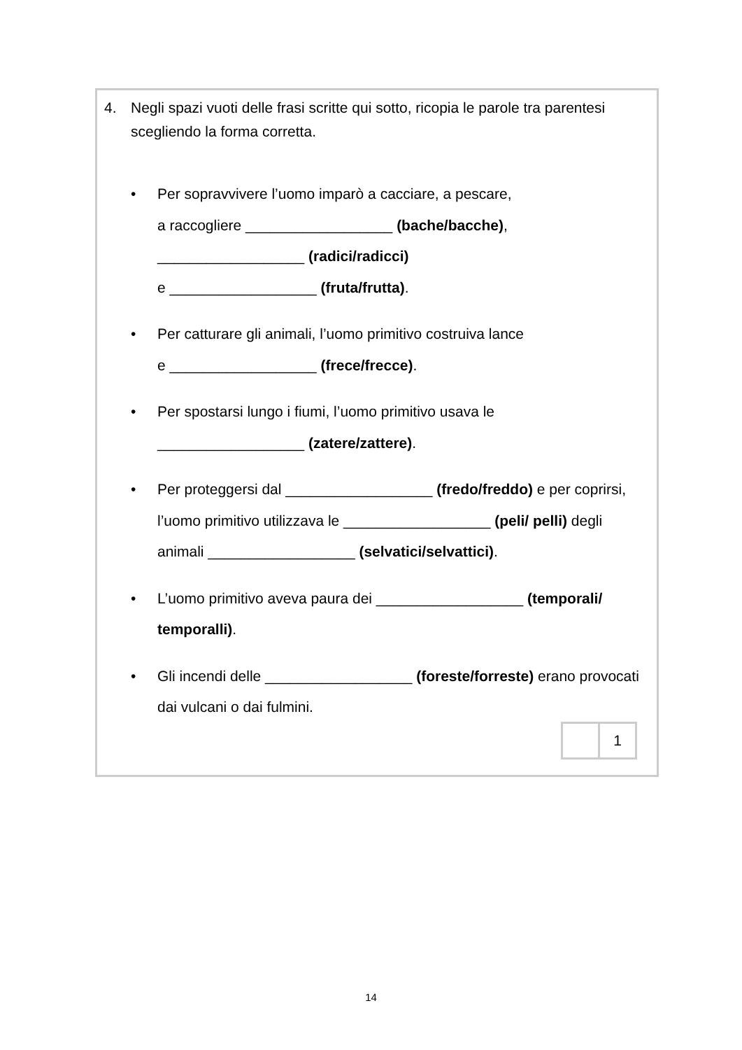4. Negli spazi vuoti delle frasi scritte qui sotto, ricopia le parole tra parentesi scegliendo la forma corretta.
• Per sopravvivere l’uomo imparò a cacciare, a pescare,
a raccogliere __________________ (bache/bacche),
__________________ (radici/radicci)
e __________________ (fruta/frutta).
• Per catturare gli animali, l’uomo primitivo costruiva lance
e __________________ (frece/frecce).
• Per spostarsi lungo i fiumi, l’uomo primitivo usava le
__________________ (zatere/zattere).
• Per proteggersi dal __________________ (fredo/freddo) e per coprirsi, l’uomo primitivo utilizzava le __________________ (peli/ pelli) degli animali __________________ (selvatici/selvattici).
• L’uomo primitivo aveva paura dei __________________ (temporali/ temporalli).
• Gli incendi delle __________________ (foreste/forreste) erano provocati dai vulcani o dai fulmini.
| | 1 |
14